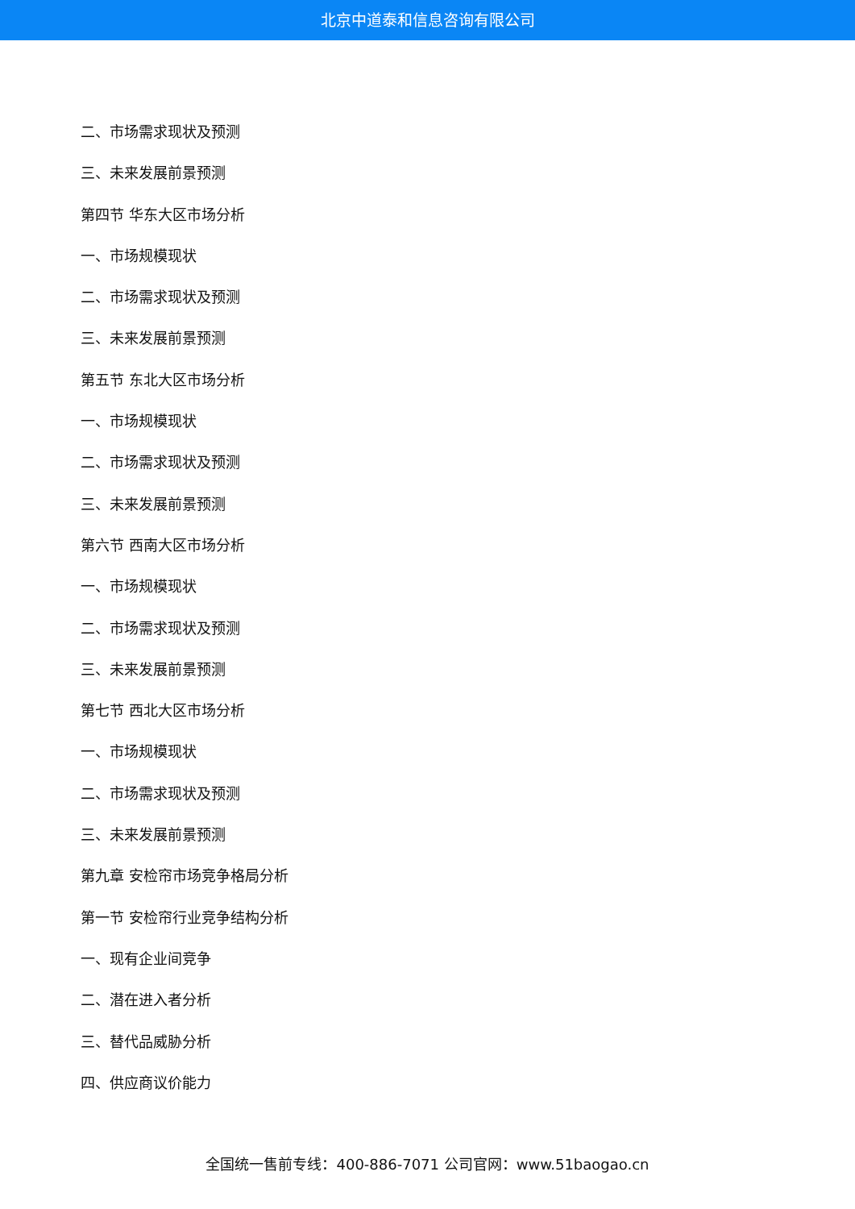北京中道泰和信息咨询有限公司
二、市场需求现状及预测
三、未来发展前景预测
第四节 华东大区市场分析
一、市场规模现状
二、市场需求现状及预测
三、未来发展前景预测
第五节 东北大区市场分析
一、市场规模现状
二、市场需求现状及预测
三、未来发展前景预测
第六节 西南大区市场分析
一、市场规模现状
二、市场需求现状及预测
三、未来发展前景预测
第七节 西北大区市场分析
一、市场规模现状
二、市场需求现状及预测
三、未来发展前景预测
第九章 安检帘市场竞争格局分析
第一节 安检帘行业竞争结构分析
一、现有企业间竞争
二、潜在进入者分析
三、替代品威胁分析
四、供应商议价能力
全国统一售前专线：400-886-7071 公司官网：www.51baogao.cn